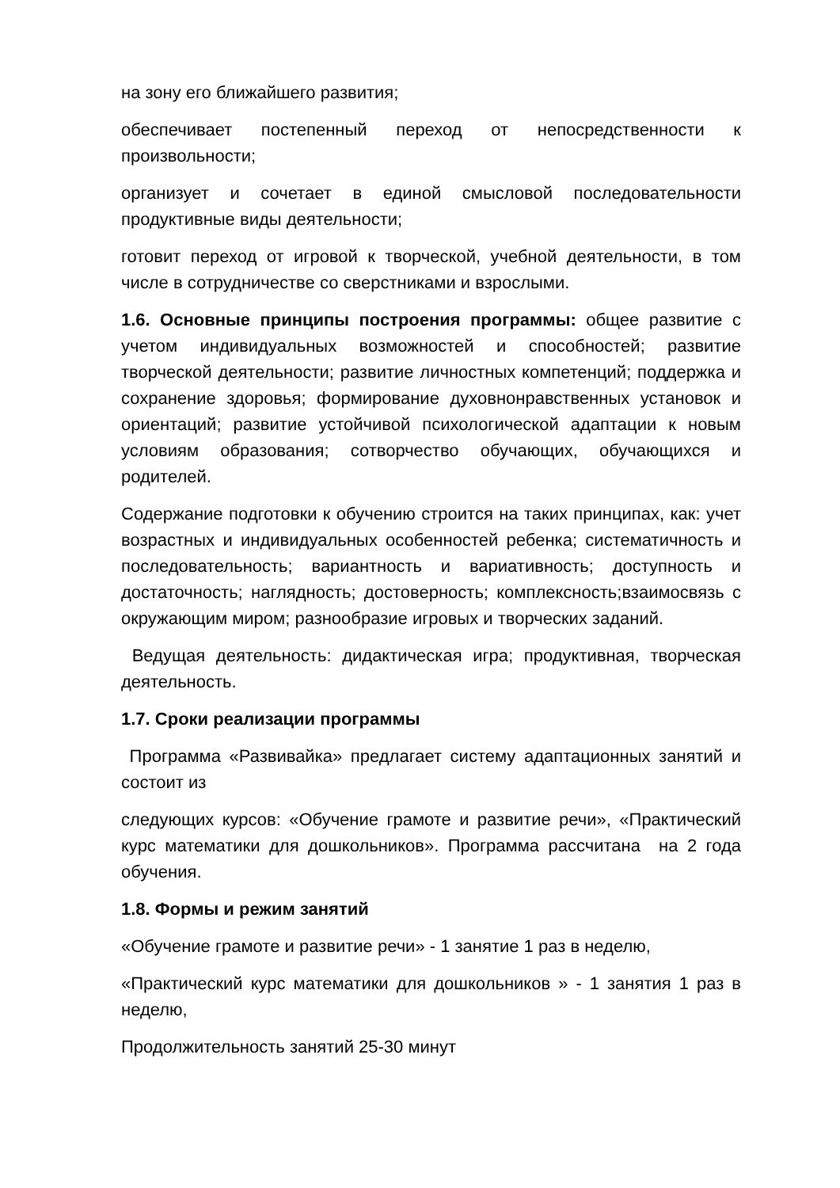на зону его ближайшего развития;
обеспечивает постепенный переход от непосредственности к произвольности;
организует и сочетает в единой смысловой последовательности продуктивные виды деятельности;
готовит переход от игровой к творческой, учебной деятельности, в том числе в сотрудничестве со сверстниками и взрослыми.
1.6. Основные принципы построения программы: общее развитие с учетом индивидуальных возможностей и способностей; развитие творческой деятельности; развитие личностных компетенций; поддержка и сохранение здоровья; формирование духовнонравственных установок и ориентаций; развитие устойчивой психологической адаптации к новым условиям образования; сотворчество обучающих, обучающихся и родителей.
Содержание подготовки к обучению строится на таких принципах, как: учет возрастных и индивидуальных особенностей ребенка; систематичность и последовательность; вариантность и вариативность; доступность и достаточность; наглядность; достоверность; комплексность;взаимосвязь с окружающим миром; разнообразие игровых и творческих заданий.
Ведущая деятельность: дидактическая игра; продуктивная, творческая деятельность.
1.7. Сроки реализации программы
Программа «Развивайка» предлагает систему адаптационных занятий и состоит из
следующих курсов: «Обучение грамоте и развитие речи», «Практический курс математики для дошкольников». Программа рассчитана на 2 года обучения.
1.8. Формы и режим занятий
«Обучение грамоте и развитие речи» - 1 занятие 1 раз в неделю,
«Практический курс математики для дошкольников » - 1 занятия 1 раз в неделю,
Продолжительность занятий 25-30 минут